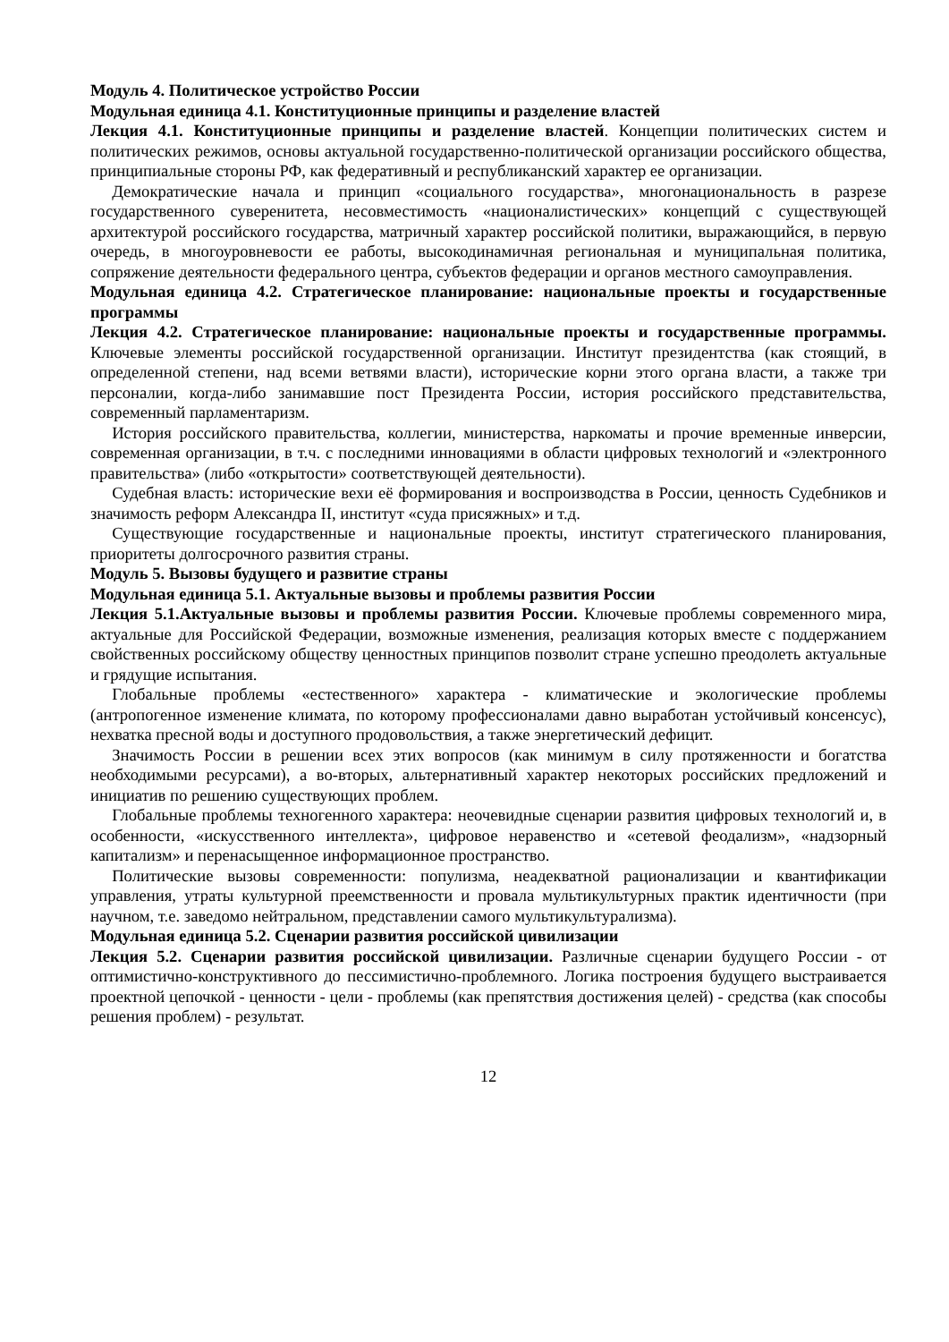Модуль 4. Политическое устройство России
Модульная единица 4.1. Конституционные принципы и разделение властей
Лекция 4.1. Конституционные принципы и разделение властей. Концепции политических систем и политических режимов, основы актуальной государственно-политической организации российского общества, принципиальные стороны РФ, как федеративный и республиканский характер ее организации.
Демократические начала и принцип «социального государства», многонациональность в разрезе государственного суверенитета, несовместимость «националистических» концепций с существующей архитектурой российского государства, матричный характер российской политики, выражающийся, в первую очередь, в многоуровневости ее работы, высокодинамичная региональная и муниципальная политика, сопряжение деятельности федерального центра, субъектов федерации и органов местного самоуправления.
Модульная единица 4.2. Стратегическое планирование: национальные проекты и государственные программы
Лекция 4.2. Стратегическое планирование: национальные проекты и государственные программы. Ключевые элементы российской государственной организации. Институт президентства (как стоящий, в определенной степени, над всеми ветвями власти), исторические корни этого органа власти, а также три персоналии, когда-либо занимавшие пост Президента России, история российского представительства, современный парламентаризм.
История российского правительства, коллегии, министерства, наркоматы и прочие временные инверсии, современная организации, в т.ч. с последними инновациями в области цифровых технологий и «электронного правительства» (либо «открытости» соответствующей деятельности).
Судебная власть: исторические вехи её формирования и воспроизводства в России, ценность Судебников и значимость реформ Александра II, институт «суда присяжных» и т.д.
Существующие государственные и национальные проекты, институт стратегического планирования, приоритеты долгосрочного развития страны.
Модуль 5. Вызовы будущего и развитие страны
Модульная единица 5.1. Актуальные вызовы и проблемы развития России
Лекция 5.1.Актуальные вызовы и проблемы развития России. Ключевые проблемы современного мира, актуальные для Российской Федерации, возможные изменения, реализация которых вместе с поддержанием свойственных российскому обществу ценностных принципов позволит стране успешно преодолеть актуальные и грядущие испытания.
Глобальные проблемы «естественного» характера - климатические и экологические проблемы (антропогенное изменение климата, по которому профессионалами давно выработан устойчивый консенсус), нехватка пресной воды и доступного продовольствия, а также энергетический дефицит.
Значимость России в решении всех этих вопросов (как минимум в силу протяженности и богатства необходимыми ресурсами), а во-вторых, альтернативный характер некоторых российских предложений и инициатив по решению существующих проблем.
Глобальные проблемы техногенного характера: неочевидные сценарии развития цифровых технологий и, в особенности, «искусственного интеллекта», цифровое неравенство и «сетевой феодализм», «надзорный капитализм» и перенасыщенное информационное пространство.
Политические вызовы современности: популизма, неадекватной рационализации и квантификации управления, утраты культурной преемственности и провала мультикультурных практик идентичности (при научном, т.е. заведомо нейтральном, представлении самого мультикультурализма).
Модульная единица 5.2. Сценарии развития российской цивилизации
Лекция 5.2. Сценарии развития российской цивилизации. Различные сценарии будущего России - от оптимистично-конструктивного до пессимистично-проблемного. Логика построения будущего выстраивается проектной цепочкой - ценности - цели - проблемы (как препятствия достижения целей) - средства (как способы решения проблем) - результат.
12